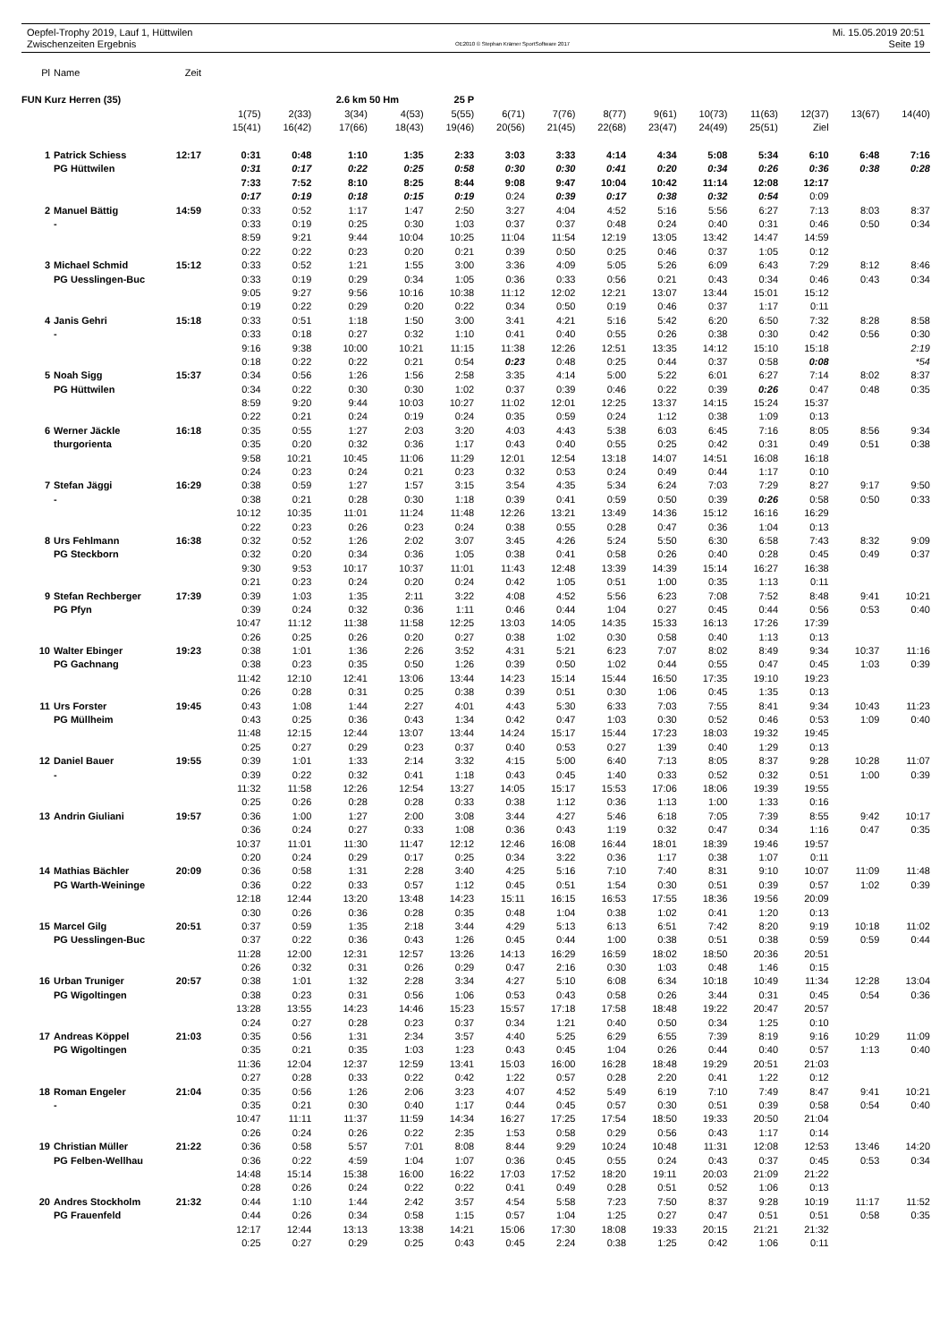Oepfel-Trophy 2019, Lauf 1, Hüttwilen
Zwischenzeiten Ergebnis
OE2010 © Stephan Krämer SportSoftware 2017
Mi. 15.05.2019 20:51
Seite 19
| Pl | Name | Zeit | | | | | | | | | | | | | | |
| FUN Kurz Herren (35) | | | | | 2.6 km 50 Hm | | 25 P | | | | | | | | | |
| | | | 1(75) | 2(33) | 3(34) | 4(53) | 5(55) | 6(71) | 7(76) | 8(77) | 9(61) | 10(73) | 11(63) | 12(37) | 13(67) | 14(40) |
| | | | 15(41) | 16(42) | 17(66) | 18(43) | 19(46) | 20(56) | 21(45) | 22(68) | 23(47) | 24(49) | 25(51) | Ziel | | |
| 1 | Patrick Schiess | 12:17 | 0:31 | 0:48 | 1:10 | 1:35 | 2:33 | 3:03 | 3:33 | 4:14 | 4:34 | 5:08 | 5:34 | 6:10 | 6:48 | 7:16 |
| | PG Hüttwilen | | 0:31 | 0:17 | 0:22 | 0:25 | 0:58 | 0:30 | 0:30 | 0:41 | 0:20 | 0:34 | 0:26 | 0:36 | 0:38 | 0:28 |
| | | | 7:33 | 7:52 | 8:10 | 8:25 | 8:44 | 9:08 | 9:47 | 10:04 | 10:42 | 11:14 | 12:08 | 12:17 | | |
| | | | 0:17 | 0:19 | 0:18 | 0:15 | 0:19 | 0:24 | 0:39 | 0:17 | 0:38 | 0:32 | 0:54 | 0:09 | | |
| 2 | Manuel Bättig | 14:59 | 0:33 | 0:52 | 1:17 | 1:47 | 2:50 | 3:27 | 4:04 | 4:52 | 5:16 | 5:56 | 6:27 | 7:13 | 8:03 | 8:37 |
| | - | | 0:33 | 0:19 | 0:25 | 0:30 | 1:03 | 0:37 | 0:37 | 0:48 | 0:24 | 0:40 | 0:31 | 0:46 | 0:50 | 0:34 |
| | | | 8:59 | 9:21 | 9:44 | 10:04 | 10:25 | 11:04 | 11:54 | 12:19 | 13:05 | 13:42 | 14:47 | 14:59 | | |
| | | | 0:22 | 0:22 | 0:23 | 0:20 | 0:21 | 0:39 | 0:50 | 0:25 | 0:46 | 0:37 | 1:05 | 0:12 | | |
| 3 | Michael Schmid | 15:12 | 0:33 | 0:52 | 1:21 | 1:55 | 3:00 | 3:36 | 4:09 | 5:05 | 5:26 | 6:09 | 6:43 | 7:29 | 8:12 | 8:46 |
| | PG Uesslingen-Buc | | 0:33 | 0:19 | 0:29 | 0:34 | 1:05 | 0:36 | 0:33 | 0:56 | 0:21 | 0:43 | 0:34 | 0:46 | 0:43 | 0:34 |
| | | | 9:05 | 9:27 | 9:56 | 10:16 | 10:38 | 11:12 | 12:02 | 12:21 | 13:07 | 13:44 | 15:01 | 15:12 | | |
| | | | 0:19 | 0:22 | 0:29 | 0:20 | 0:22 | 0:34 | 0:50 | 0:19 | 0:46 | 0:37 | 1:17 | 0:11 | | |
| 4 | Janis Gehri | 15:18 | 0:33 | 0:51 | 1:18 | 1:50 | 3:00 | 3:41 | 4:21 | 5:16 | 5:42 | 6:20 | 6:50 | 7:32 | 8:28 | 8:58 |
| | - | | 0:33 | 0:18 | 0:27 | 0:32 | 1:10 | 0:41 | 0:40 | 0:55 | 0:26 | 0:38 | 0:30 | 0:42 | 0:56 | 0:30 |
| | | | 9:16 | 9:38 | 10:00 | 10:21 | 11:15 | 11:38 | 12:26 | 12:51 | 13:35 | 14:12 | 15:10 | 15:18 | | 2:19 |
| | | | 0:18 | 0:22 | 0:22 | 0:21 | 0:54 | 0:23 | 0:48 | 0:25 | 0:44 | 0:37 | 0:58 | 0:08 | | *54 |
| 5 | Noah Sigg | 15:37 | 0:34 | 0:56 | 1:26 | 1:56 | 2:58 | 3:35 | 4:14 | 5:00 | 5:22 | 6:01 | 6:27 | 7:14 | 8:02 | 8:37 |
| | PG Hüttwilen | | 0:34 | 0:22 | 0:30 | 0:30 | 1:02 | 0:37 | 0:39 | 0:46 | 0:22 | 0:39 | 0:26 | 0:47 | 0:48 | 0:35 |
| | | | 8:59 | 9:20 | 9:44 | 10:03 | 10:27 | 11:02 | 12:01 | 12:25 | 13:37 | 14:15 | 15:24 | 15:37 | | |
| | | | 0:22 | 0:21 | 0:24 | 0:19 | 0:24 | 0:35 | 0:59 | 0:24 | 1:12 | 0:38 | 1:09 | 0:13 | | |
| 6 | Werner Jäckle | 16:18 | 0:35 | 0:55 | 1:27 | 2:03 | 3:20 | 4:03 | 4:43 | 5:38 | 6:03 | 6:45 | 7:16 | 8:05 | 8:56 | 9:34 |
| | thurgorienta | | 0:35 | 0:20 | 0:32 | 0:36 | 1:17 | 0:43 | 0:40 | 0:55 | 0:25 | 0:42 | 0:31 | 0:49 | 0:51 | 0:38 |
| | | | 9:58 | 10:21 | 10:45 | 11:06 | 11:29 | 12:01 | 12:54 | 13:18 | 14:07 | 14:51 | 16:08 | 16:18 | | |
| | | | 0:24 | 0:23 | 0:24 | 0:21 | 0:23 | 0:32 | 0:53 | 0:24 | 0:49 | 0:44 | 1:17 | 0:10 | | |
| 7 | Stefan Jäggi | 16:29 | 0:38 | 0:59 | 1:27 | 1:57 | 3:15 | 3:54 | 4:35 | 5:34 | 6:24 | 7:03 | 7:29 | 8:27 | 9:17 | 9:50 |
| | - | | 0:38 | 0:21 | 0:28 | 0:30 | 1:18 | 0:39 | 0:41 | 0:59 | 0:50 | 0:39 | 0:26 | 0:58 | 0:50 | 0:33 |
| | | | 10:12 | 10:35 | 11:01 | 11:24 | 11:48 | 12:26 | 13:21 | 13:49 | 14:36 | 15:12 | 16:16 | 16:29 | | |
| | | | 0:22 | 0:23 | 0:26 | 0:23 | 0:24 | 0:38 | 0:55 | 0:28 | 0:47 | 0:36 | 1:04 | 0:13 | | |
| 8 | Urs Fehlmann | 16:38 | 0:32 | 0:52 | 1:26 | 2:02 | 3:07 | 3:45 | 4:26 | 5:24 | 5:50 | 6:30 | 6:58 | 7:43 | 8:32 | 9:09 |
| | PG Steckborn | | 0:32 | 0:20 | 0:34 | 0:36 | 1:05 | 0:38 | 0:41 | 0:58 | 0:26 | 0:40 | 0:28 | 0:45 | 0:49 | 0:37 |
| | | | 9:30 | 9:53 | 10:17 | 10:37 | 11:01 | 11:43 | 12:48 | 13:39 | 14:39 | 15:14 | 16:27 | 16:38 | | |
| | | | 0:21 | 0:23 | 0:24 | 0:20 | 0:24 | 0:42 | 1:05 | 0:51 | 1:00 | 0:35 | 1:13 | 0:11 | | |
| 9 | Stefan Rechberger | 17:39 | 0:39 | 1:03 | 1:35 | 2:11 | 3:22 | 4:08 | 4:52 | 5:56 | 6:23 | 7:08 | 7:52 | 8:48 | 9:41 | 10:21 |
| | PG Pfyn | | 0:39 | 0:24 | 0:32 | 0:36 | 1:11 | 0:46 | 0:44 | 1:04 | 0:27 | 0:45 | 0:44 | 0:56 | 0:53 | 0:40 |
| | | | 10:47 | 11:12 | 11:38 | 11:58 | 12:25 | 13:03 | 14:05 | 14:35 | 15:33 | 16:13 | 17:26 | 17:39 | | |
| | | | 0:26 | 0:25 | 0:26 | 0:20 | 0:27 | 0:38 | 1:02 | 0:30 | 0:58 | 0:40 | 1:13 | 0:13 | | |
| 10 | Walter Ebinger | 19:23 | 0:38 | 1:01 | 1:36 | 2:26 | 3:52 | 4:31 | 5:21 | 6:23 | 7:07 | 8:02 | 8:49 | 9:34 | 10:37 | 11:16 |
| | PG Gachnang | | 0:38 | 0:23 | 0:35 | 0:50 | 1:26 | 0:39 | 0:50 | 1:02 | 0:44 | 0:55 | 0:47 | 0:45 | 1:03 | 0:39 |
| | | | 11:42 | 12:10 | 12:41 | 13:06 | 13:44 | 14:23 | 15:14 | 15:44 | 16:50 | 17:35 | 19:10 | 19:23 | | |
| | | | 0:26 | 0:28 | 0:31 | 0:25 | 0:38 | 0:39 | 0:51 | 0:30 | 1:06 | 0:45 | 1:35 | 0:13 | | |
| 11 | Urs Forster | 19:45 | 0:43 | 1:08 | 1:44 | 2:27 | 4:01 | 4:43 | 5:30 | 6:33 | 7:03 | 7:55 | 8:41 | 9:34 | 10:43 | 11:23 |
| | PG Müllheim | | 0:43 | 0:25 | 0:36 | 0:43 | 1:34 | 0:42 | 0:47 | 1:03 | 0:30 | 0:52 | 0:46 | 0:53 | 1:09 | 0:40 |
| | | | 11:48 | 12:15 | 12:44 | 13:07 | 13:44 | 14:24 | 15:17 | 15:44 | 17:23 | 18:03 | 19:32 | 19:45 | | |
| | | | 0:25 | 0:27 | 0:29 | 0:23 | 0:37 | 0:40 | 0:53 | 0:27 | 1:39 | 0:40 | 1:29 | 0:13 | | |
| 12 | Daniel Bauer | 19:55 | 0:39 | 1:01 | 1:33 | 2:14 | 3:32 | 4:15 | 5:00 | 6:40 | 7:13 | 8:05 | 8:37 | 9:28 | 10:28 | 11:07 |
| | - | | 0:39 | 0:22 | 0:32 | 0:41 | 1:18 | 0:43 | 0:45 | 1:40 | 0:33 | 0:52 | 0:32 | 0:51 | 1:00 | 0:39 |
| | | | 11:32 | 11:58 | 12:26 | 12:54 | 13:27 | 14:05 | 15:17 | 15:53 | 17:06 | 18:06 | 19:39 | 19:55 | | |
| | | | 0:25 | 0:26 | 0:28 | 0:28 | 0:33 | 0:38 | 1:12 | 0:36 | 1:13 | 1:00 | 1:33 | 0:16 | | |
| 13 | Andrin Giuliani | 19:57 | 0:36 | 1:00 | 1:27 | 2:00 | 3:08 | 3:44 | 4:27 | 5:46 | 6:18 | 7:05 | 7:39 | 8:55 | 9:42 | 10:17 |
| | | | 0:36 | 0:24 | 0:27 | 0:33 | 1:08 | 0:36 | 0:43 | 1:19 | 0:32 | 0:47 | 0:34 | 1:16 | 0:47 | 0:35 |
| | | | 10:37 | 11:01 | 11:30 | 11:47 | 12:12 | 12:46 | 16:08 | 16:44 | 18:01 | 18:39 | 19:46 | 19:57 | | |
| | | | 0:20 | 0:24 | 0:29 | 0:17 | 0:25 | 0:34 | 3:22 | 0:36 | 1:17 | 0:38 | 1:07 | 0:11 | | |
| 14 | Mathias Bächler | 20:09 | 0:36 | 0:58 | 1:31 | 2:28 | 3:40 | 4:25 | 5:16 | 7:10 | 7:40 | 8:31 | 9:10 | 10:07 | 11:09 | 11:48 |
| | PG Warth-Weininge | | 0:36 | 0:22 | 0:33 | 0:57 | 1:12 | 0:45 | 0:51 | 1:54 | 0:30 | 0:51 | 0:39 | 0:57 | 1:02 | 0:39 |
| | | | 12:18 | 12:44 | 13:20 | 13:48 | 14:23 | 15:11 | 16:15 | 16:53 | 17:55 | 18:36 | 19:56 | 20:09 | | |
| | | | 0:30 | 0:26 | 0:36 | 0:28 | 0:35 | 0:48 | 1:04 | 0:38 | 1:02 | 0:41 | 1:20 | 0:13 | | |
| 15 | Marcel Gilg | 20:51 | 0:37 | 0:59 | 1:35 | 2:18 | 3:44 | 4:29 | 5:13 | 6:13 | 6:51 | 7:42 | 8:20 | 9:19 | 10:18 | 11:02 |
| | PG Uesslingen-Buc | | 0:37 | 0:22 | 0:36 | 0:43 | 1:26 | 0:45 | 0:44 | 1:00 | 0:38 | 0:51 | 0:38 | 0:59 | 0:59 | 0:44 |
| | | | 11:28 | 12:00 | 12:31 | 12:57 | 13:26 | 14:13 | 16:29 | 16:59 | 18:02 | 18:50 | 20:36 | 20:51 | | |
| | | | 0:26 | 0:32 | 0:31 | 0:26 | 0:29 | 0:47 | 2:16 | 0:30 | 1:03 | 0:48 | 1:46 | 0:15 | | |
| 16 | Urban Truniger | 20:57 | 0:38 | 1:01 | 1:32 | 2:28 | 3:34 | 4:27 | 5:10 | 6:08 | 6:34 | 10:18 | 10:49 | 11:34 | 12:28 | 13:04 |
| | PG Wigoltingen | | 0:38 | 0:23 | 0:31 | 0:56 | 1:06 | 0:53 | 0:43 | 0:58 | 0:26 | 3:44 | 0:31 | 0:45 | 0:54 | 0:36 |
| | | | 13:28 | 13:55 | 14:23 | 14:46 | 15:23 | 15:57 | 17:18 | 17:58 | 18:48 | 19:22 | 20:47 | 20:57 | | |
| | | | 0:24 | 0:27 | 0:28 | 0:23 | 0:37 | 0:34 | 1:21 | 0:40 | 0:50 | 0:34 | 1:25 | 0:10 | | |
| 17 | Andreas Köppel | 21:03 | 0:35 | 0:56 | 1:31 | 2:34 | 3:57 | 4:40 | 5:25 | 6:29 | 6:55 | 7:39 | 8:19 | 9:16 | 10:29 | 11:09 |
| | PG Wigoltingen | | 0:35 | 0:21 | 0:35 | 1:03 | 1:23 | 0:43 | 0:45 | 1:04 | 0:26 | 0:44 | 0:40 | 0:57 | 1:13 | 0:40 |
| | | | 11:36 | 12:04 | 12:37 | 12:59 | 13:41 | 15:03 | 16:00 | 16:28 | 18:48 | 19:29 | 20:51 | 21:03 | | |
| | | | 0:27 | 0:28 | 0:33 | 0:22 | 0:42 | 1:22 | 0:57 | 0:28 | 2:20 | 0:41 | 1:22 | 0:12 | | |
| 18 | Roman Engeler | 21:04 | 0:35 | 0:56 | 1:26 | 2:06 | 3:23 | 4:07 | 4:52 | 5:49 | 6:19 | 7:10 | 7:49 | 8:47 | 9:41 | 10:21 |
| | - | | 0:35 | 0:21 | 0:30 | 0:40 | 1:17 | 0:44 | 0:45 | 0:57 | 0:30 | 0:51 | 0:39 | 0:58 | 0:54 | 0:40 |
| | | | 10:47 | 11:11 | 11:37 | 11:59 | 14:34 | 16:27 | 17:25 | 17:54 | 18:50 | 19:33 | 20:50 | 21:04 | | |
| | | | 0:26 | 0:24 | 0:26 | 0:22 | 2:35 | 1:53 | 0:58 | 0:29 | 0:56 | 0:43 | 1:17 | 0:14 | | |
| 19 | Christian Müller | 21:22 | 0:36 | 0:58 | 5:57 | 7:01 | 8:08 | 8:44 | 9:29 | 10:24 | 10:48 | 11:31 | 12:08 | 12:53 | 13:46 | 14:20 |
| | PG Felben-Wellhau | | 0:36 | 0:22 | 4:59 | 1:04 | 1:07 | 0:36 | 0:45 | 0:55 | 0:24 | 0:43 | 0:37 | 0:45 | 0:53 | 0:34 |
| | | | 14:48 | 15:14 | 15:38 | 16:00 | 16:22 | 17:03 | 17:52 | 18:20 | 19:11 | 20:03 | 21:09 | 21:22 | | |
| | | | 0:28 | 0:26 | 0:24 | 0:22 | 0:22 | 0:41 | 0:49 | 0:28 | 0:51 | 0:52 | 1:06 | 0:13 | | |
| 20 | Andres Stockholm | 21:32 | 0:44 | 1:10 | 1:44 | 2:42 | 3:57 | 4:54 | 5:58 | 7:23 | 7:50 | 8:37 | 9:28 | 10:19 | 11:17 | 11:52 |
| | PG Frauenfeld | | 0:44 | 0:26 | 0:34 | 0:58 | 1:15 | 0:57 | 1:04 | 1:25 | 0:27 | 0:47 | 0:51 | 0:51 | 0:58 | 0:35 |
| | | | 12:17 | 12:44 | 13:13 | 13:38 | 14:21 | 15:06 | 17:30 | 18:08 | 19:33 | 20:15 | 21:21 | 21:32 | | |
| | | | 0:25 | 0:27 | 0:29 | 0:25 | 0:43 | 0:45 | 2:24 | 0:38 | 1:25 | 0:42 | 1:06 | 0:11 | | |